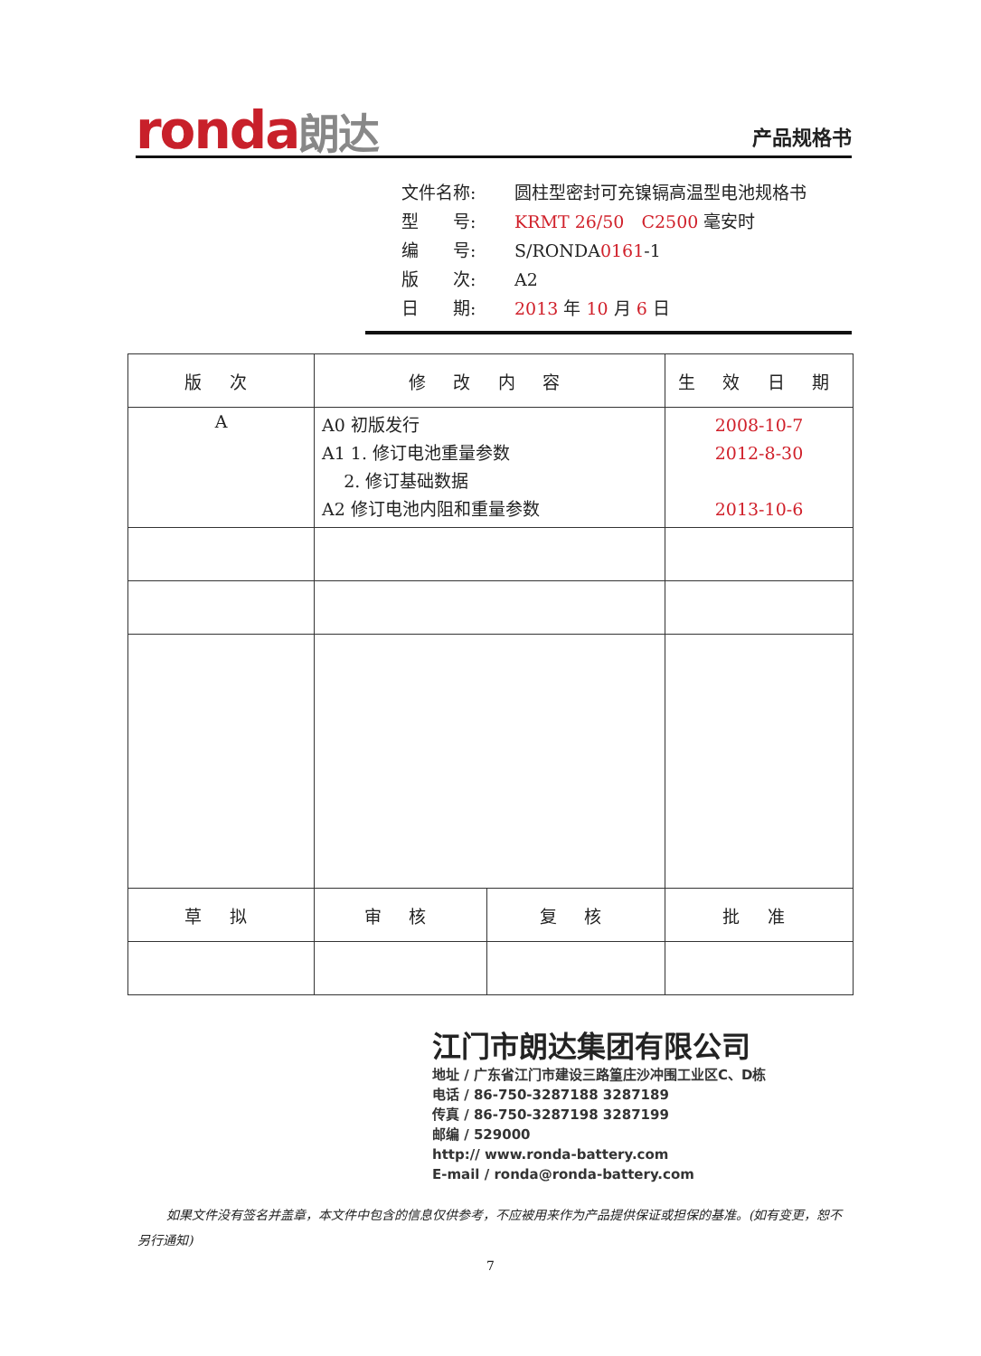ronda朗达 产品规格书
文件名称: 圆柱型密封可充镍镉高温型电池规格书
型　　号: KRMT 26/50　C2500 毫安时
编　　号: S/RONDA0161-1
版　　次: A2
日　　期: 2013 年 10 月 6 日
| 版 次 | 修 改 内 容 | | 生 效 日 期 |
| --- | --- | --- | --- |
| A | A0 初版发行 A1 1. 修订电池重量参数 2. 修订基础数据 A2 修订电池内阻和重量参数 | | 2008-10-7 2012-8-30 2013-10-6 |
| 草 拟 | 审 核 | 复 核 | 批 准 |
江门市朗达集团有限公司
地址 / 广东省江门市建设三路篁庄沙冲围工业区C、D栋
电话 / 86-750-3287188 3287189
传真 / 86-750-3287198 3287199
邮编 / 529000
http:// www.ronda-battery.com
E-mail / ronda@ronda-battery.com
如果文件没有签名并盖章，本文件中包含的信息仅供参考，不应被用来作为产品提供保证或担保的基准。(如有变更，恕不另行通知)
7